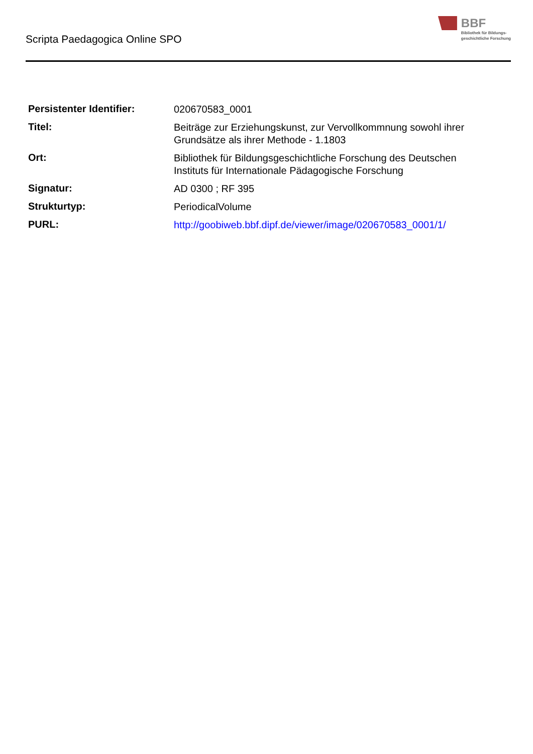Scripta Paedagogica Online SPO
BBF
Bibliothek für Bildungs-
geschichtliche Forschung
| Persistenter Identifier: | 020670583_0001 |
| Titel: | Beiträge zur Erziehungskunst, zur Vervollkommnung sowohl ihrer Grundsätze als ihrer Methode - 1.1803 |
| Ort: | Bibliothek für Bildungsgeschichtliche Forschung des Deutschen Instituts für Internationale Pädagogische Forschung |
| Signatur: | AD 0300 ; RF 395 |
| Strukturtyp: | PeriodicalVolume |
| PURL: | http://goobiweb.bbf.dipf.de/viewer/image/020670583_0001/1/ |